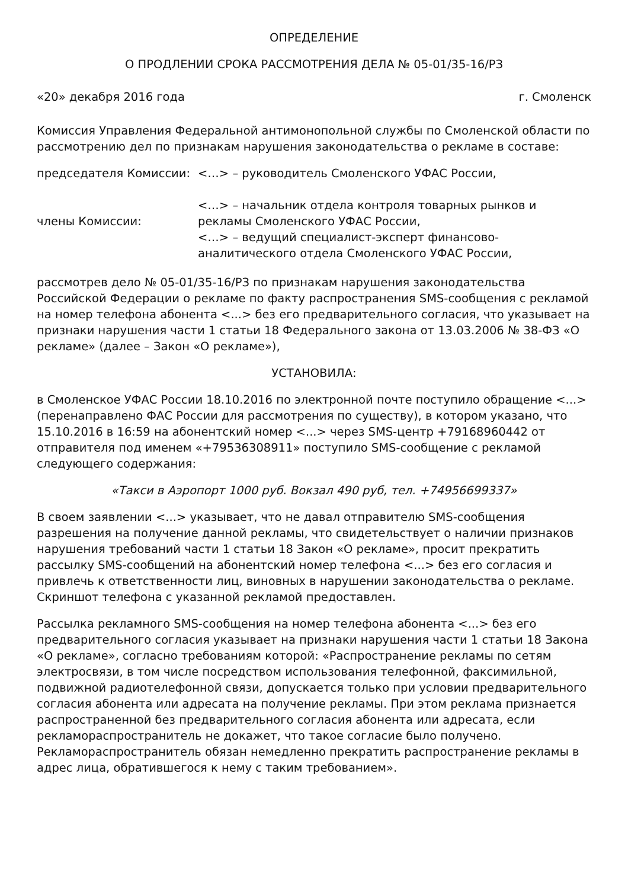ОПРЕДЕЛЕНИЕ
О ПРОДЛЕНИИ СРОКА РАССМОТРЕНИЯ ДЕЛА № 05-01/35-16/РЗ
«20» декабря 2016 года г. Смоленск
Комиссия Управления Федеральной антимонопольной службы по Смоленской области по рассмотрению дел по признакам нарушения законодательства о рекламе в составе:
председателя Комиссии:
<…> – руководитель Смоленского УФАС России,
члены Комиссии:
<…> – начальник отдела контроля товарных рынков и рекламы Смоленского УФАС России,
<…> – ведущий специалист-эксперт финансово-аналитического отдела Смоленского УФАС России,
рассмотрев дело № 05-01/35-16/РЗ по признакам нарушения законодательства Российской Федерации о рекламе по факту распространения SMS-сообщения с рекламой на номер телефона абонента <...> без его предварительного согласия, что указывает на признаки нарушения части 1 статьи 18 Федерального закона от 13.03.2006 № 38-ФЗ «О рекламе» (далее – Закон «О рекламе»),
УСТАНОВИЛА:
в Смоленское УФАС России 18.10.2016 по электронной почте поступило обращение <...> (перенаправлено ФАС России для рассмотрения по существу), в котором указано, что 15.10.2016 в 16:59 на абонентский номер <...> через SMS-центр +79168960442 от отправителя под именем «+79536308911» поступило SMS-сообщение с рекламой следующего содержания:
«Такси в Аэропорт 1000 руб. Вокзал 490 руб, тел. +74956699337»
В своем заявлении <...> указывает, что не давал отправителю SMS-сообщения разрешения на получение данной рекламы, что свидетельствует о наличии признаков нарушения требований части 1 статьи 18 Закон «О рекламе», просит прекратить рассылку SMS-сообщений на абонентский номер телефона <...> без его согласия и привлечь к ответственности лиц, виновных в нарушении законодательства о рекламе. Скриншот телефона с указанной рекламой предоставлен.
Рассылка рекламного SMS-сообщения на номер телефона абонента <...> без его предварительного согласия указывает на признаки нарушения части 1 статьи 18 Закона «О рекламе», согласно требованиям которой: «Распространение рекламы по сетям электросвязи, в том числе посредством использования телефонной, факсимильной, подвижной радиотелефонной связи, допускается только при условии предварительного согласия абонента или адресата на получение рекламы. При этом реклама признается распространенной без предварительного согласия абонента или адресата, если рекламораспространитель не докажет, что такое согласие было получено. Рекламораспространитель обязан немедленно прекратить распространение рекламы в адрес лица, обратившегося к нему с таким требованием».